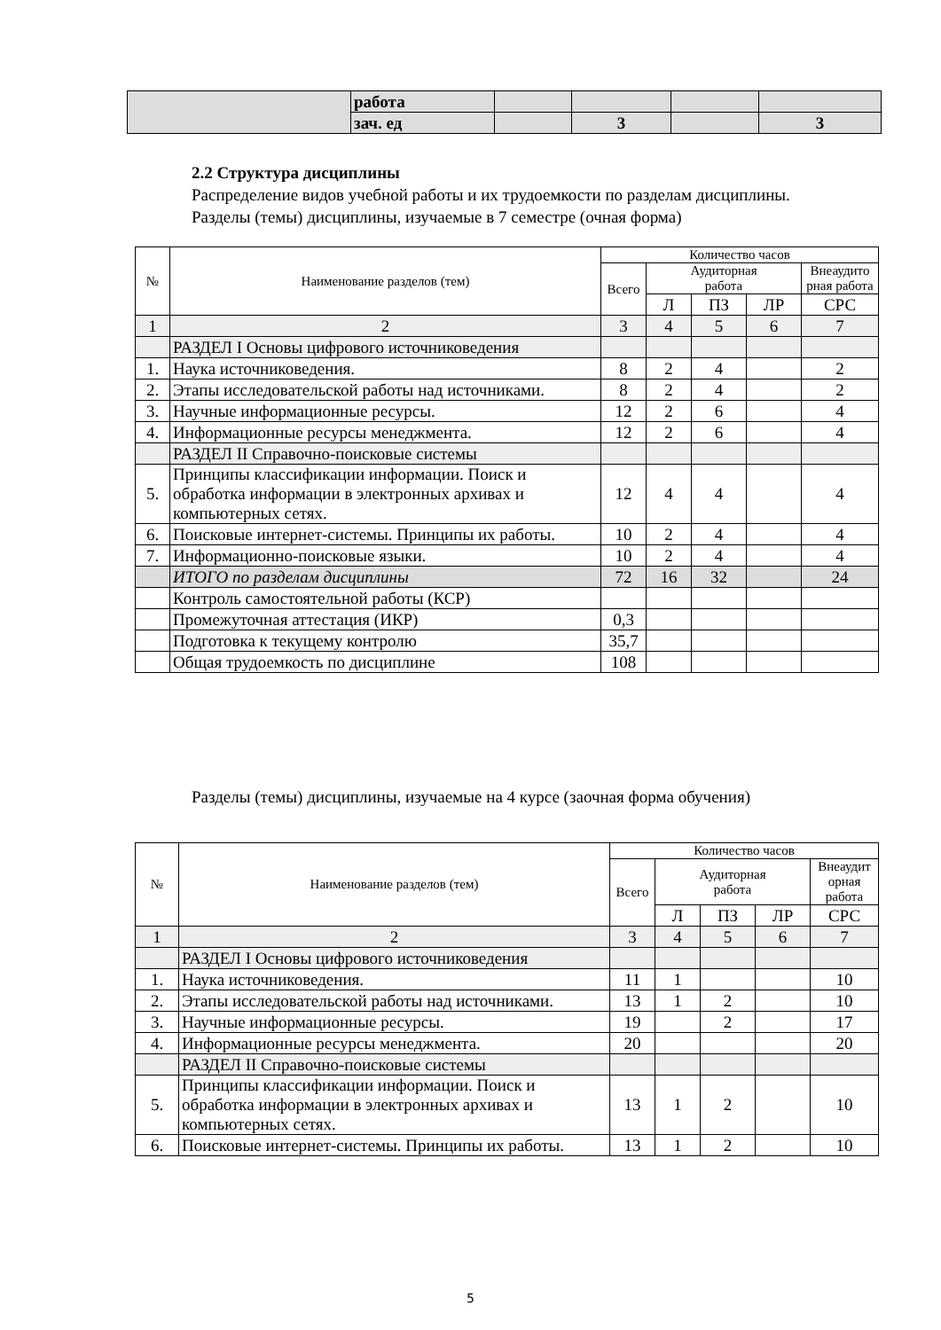| | работа | | | | |
| | зач. ед | | 3 | | 3 |
2.2 Структура дисциплины
Распределение видов учебной работы и их трудоемкости по разделам дисциплины.
Разделы (темы) дисциплины, изучаемые в 7 семестре (очная форма)
| № | Наименование разделов (тем) | Количество часов | | | | |
| --- | --- | --- | --- | --- | --- | --- |
| | | Всего | Аудиторная работа | | | Внеаудито рная работа |
| | | | Л | ПЗ | ЛР | СРС |
| 1 | 2 | 3 | 4 | 5 | 6 | 7 |
| | РАЗДЕЛ I Основы цифрового источниковедения | | | | | |
| 1. | Наука источниковедения. | 8 | 2 | 4 | | 2 |
| 2. | Этапы исследовательской работы над источниками. | 8 | 2 | 4 | | 2 |
| 3. | Научные информационные ресурсы. | 12 | 2 | 6 | | 4 |
| 4. | Информационные ресурсы менеджмента. | 12 | 2 | 6 | | 4 |
| | РАЗДЕЛ II Справочно-поисковые системы | | | | | |
| 5. | Принципы классификации информации. Поиск и обработка информации в электронных архивах и компьютерных сетях. | 12 | 4 | 4 | | 4 |
| 6. | Поисковые интернет-системы. Принципы их работы. | 10 | 2 | 4 | | 4 |
| 7. | Информационно-поисковые языки. | 10 | 2 | 4 | | 4 |
| | ИТОГО по разделам дисциплины | 72 | 16 | 32 | | 24 |
| | Контроль самостоятельной работы (КСР) | | | | | |
| | Промежуточная аттестация (ИКР) | 0,3 | | | | |
| | Подготовка к текущему контролю | 35,7 | | | | |
| | Общая трудоемкость по дисциплине | 108 | | | | |
Разделы (темы) дисциплины, изучаемые на 4 курсе (заочная форма обучения)
| № | Наименование разделов (тем) | Количество часов | | | | |
| --- | --- | --- | --- | --- | --- | --- |
| | | Всего | Аудиторная работа | | | Внеаудит орная работа |
| | | | Л | ПЗ | ЛР | СРС |
| 1 | 2 | 3 | 4 | 5 | 6 | 7 |
| | РАЗДЕЛ I Основы цифрового источниковедения | | | | | |
| 1. | Наука источниковедения. | 11 | 1 | | | 10 |
| 2. | Этапы исследовательской работы над источниками. | 13 | 1 | 2 | | 10 |
| 3. | Научные информационные ресурсы. | 19 | | 2 | | 17 |
| 4. | Информационные ресурсы менеджмента. | 20 | | | | 20 |
| | РАЗДЕЛ II Справочно-поисковые системы | | | | | |
| 5. | Принципы классификации информации. Поиск и обработка информации в электронных архивах и компьютерных сетях. | 13 | 1 | 2 | | 10 |
| 6. | Поисковые интернет-системы. Принципы их работы. | 13 | 1 | 2 | | 10 |
5